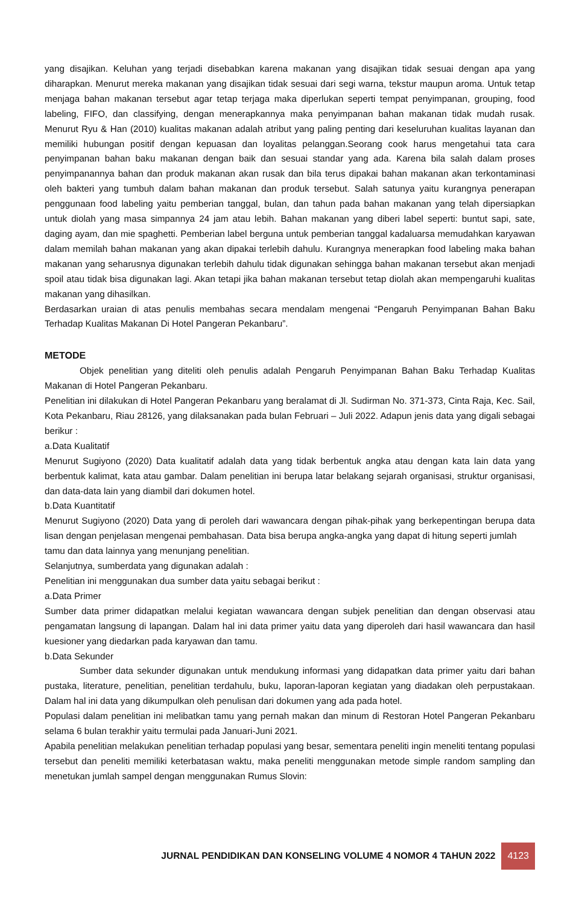yang disajikan. Keluhan yang terjadi disebabkan karena makanan yang disajikan tidak sesuai dengan apa yang diharapkan. Menurut mereka makanan yang disajikan tidak sesuai dari segi warna, tekstur maupun aroma. Untuk tetap menjaga bahan makanan tersebut agar tetap terjaga maka diperlukan seperti tempat penyimpanan, grouping, food labeling, FIFO, dan classifying, dengan menerapkannya maka penyimpanan bahan makanan tidak mudah rusak. Menurut Ryu & Han (2010) kualitas makanan adalah atribut yang paling penting dari keseluruhan kualitas layanan dan memiliki hubungan positif dengan kepuasan dan loyalitas pelanggan.Seorang cook harus mengetahui tata cara penyimpanan bahan baku makanan dengan baik dan sesuai standar yang ada. Karena bila salah dalam proses penyimpanannya bahan dan produk makanan akan rusak dan bila terus dipakai bahan makanan akan terkontaminasi oleh bakteri yang tumbuh dalam bahan makanan dan produk tersebut. Salah satunya yaitu kurangnya penerapan penggunaan food labeling yaitu pemberian tanggal, bulan, dan tahun pada bahan makanan yang telah dipersiapkan untuk diolah yang masa simpannya 24 jam atau lebih. Bahan makanan yang diberi label seperti: buntut sapi, sate, daging ayam, dan mie spaghetti. Pemberian label berguna untuk pemberian tanggal kadaluarsa memudahkan karyawan dalam memilah bahan makanan yang akan dipakai terlebih dahulu. Kurangnya menerapkan food labeling maka bahan makanan yang seharusnya digunakan terlebih dahulu tidak digunakan sehingga bahan makanan tersebut akan menjadi spoil atau tidak bisa digunakan lagi. Akan tetapi jika bahan makanan tersebut tetap diolah akan mempengaruhi kualitas makanan yang dihasilkan.
Berdasarkan uraian di atas penulis membahas secara mendalam mengenai “Pengaruh Penyimpanan Bahan Baku Terhadap Kualitas Makanan Di Hotel Pangeran Pekanbaru”.
METODE
Objek penelitian yang diteliti oleh penulis adalah Pengaruh Penyimpanan Bahan Baku Terhadap Kualitas Makanan di Hotel Pangeran Pekanbaru.
Penelitian ini dilakukan di Hotel Pangeran Pekanbaru yang beralamat di Jl. Sudirman No. 371-373, Cinta Raja, Kec. Sail, Kota Pekanbaru, Riau 28126, yang dilaksanakan pada bulan Februari – Juli 2022. Adapun jenis data yang digali sebagai berikur :
a.Data Kualitatif
Menurut Sugiyono (2020) Data kualitatif adalah data yang tidak berbentuk angka atau dengan kata lain data yang berbentuk kalimat, kata atau gambar. Dalam penelitian ini berupa latar belakang sejarah organisasi, struktur organisasi, dan data-data lain yang diambil dari dokumen hotel.
b.Data Kuantitatif
Menurut Sugiyono (2020) Data yang di peroleh dari wawancara dengan pihak-pihak yang berkepentingan berupa data lisan dengan penjelasan mengenai pembahasan. Data bisa berupa angka-angka yang dapat di hitung seperti jumlah
tamu dan data lainnya yang menunjang penelitian.
Selanjutnya, sumberdata yang digunakan adalah :
Penelitian ini menggunakan dua sumber data yaitu sebagai berikut :
a.Data Primer
Sumber data primer didapatkan melalui kegiatan wawancara dengan subjek penelitian dan dengan observasi atau pengamatan langsung di lapangan. Dalam hal ini data primer yaitu data yang diperoleh dari hasil wawancara dan hasil kuesioner yang diedarkan pada karyawan dan tamu.
b.Data Sekunder
Sumber data sekunder digunakan untuk mendukung informasi yang didapatkan data primer yaitu dari bahan pustaka, literature, penelitian, penelitian terdahulu, buku, laporan-laporan kegiatan yang diadakan oleh perpustakaan. Dalam hal ini data yang dikumpulkan oleh penulisan dari dokumen yang ada pada hotel.
Populasi dalam penelitian ini melibatkan tamu yang pernah makan dan minum di Restoran Hotel Pangeran Pekanbaru selama 6 bulan terakhir yaitu termulai pada Januari-Juni 2021.
Apabila penelitian melakukan penelitian terhadap populasi yang besar, sementara peneliti ingin meneliti tentang populasi tersebut dan peneliti memiliki keterbatasan waktu, maka peneliti menggunakan metode simple random sampling dan menetukan jumlah sampel dengan menggunakan Rumus Slovin:
JURNAL PENDIDIKAN DAN KONSELING VOLUME 4 NOMOR 4 TAHUN 2022 4123